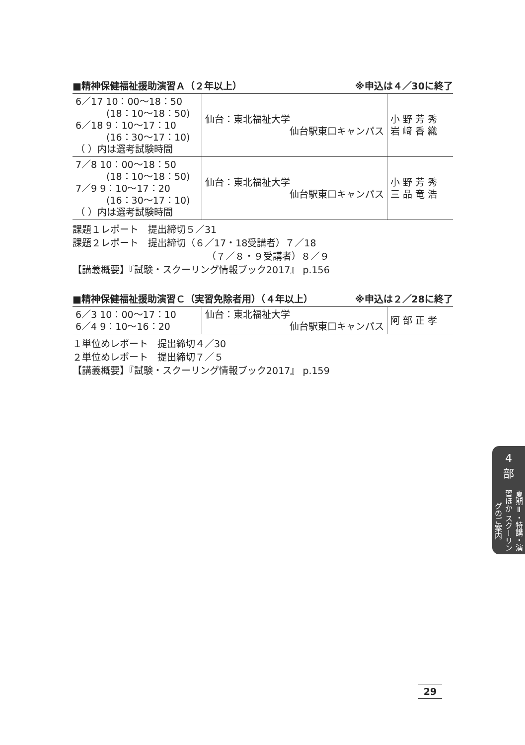■精神保健福祉援助演習Ａ（２年以上） ※申込は４／30に終了
| 6／17 10：00〜18：50 (18：10〜18：50) 6／18 9：10〜17：10 (16：30〜17：10) （ ）内は選考試験時間 | 仙台：東北福祉大学 仙台駅東口キャンパス | 小 野 芳 秀 岩 﨑 香 織 |
| 7／8 10：00〜18：50 (18：10〜18：50) 7／9 9：10〜17：20 (16：30〜17：10) （ ）内は選考試験時間 | 仙台：東北福祉大学 仙台駅東口キャンパス | 小 野 芳 秀 三 品 竜 浩 |
課題１レポート　提出締切５／31
課題２レポート　提出締切（６／17・18受講者）７／18
（７／８・９受講者）８／９
【講義概要】『試験・スクーリング情報ブック2017』 p.156
■精神保健福祉援助演習Ｃ（実習免除者用）（４年以上） ※申込は２／28に終了
| 6／3 10：00〜17：10 6／4 9：10〜16：20 | 仙台：東北福祉大学 仙台駅東口キャンパス | 阿 部 正 孝 |
１単位めレポート　提出締切４／30
２単位めレポート　提出締切７／５
【講義概要】『試験・スクーリング情報ブック2017』 p.159
4
部
夏期Ⅱ・特講・演習ほか スクーリングのご案内
29